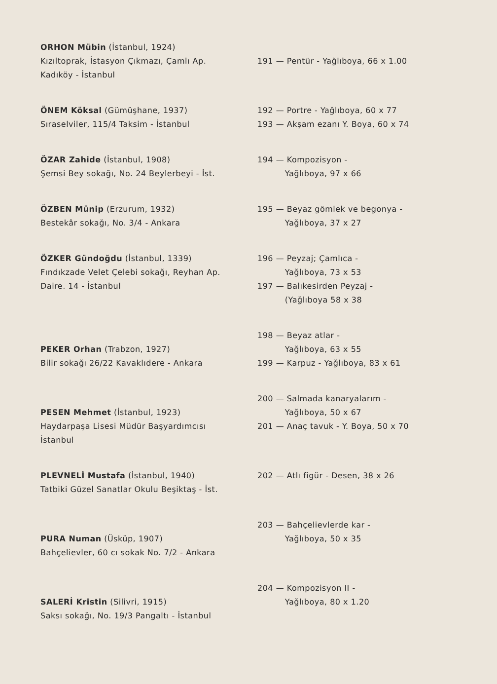| ORHON Mübin (İstanbul, 1924) Kızıltoprak, İstasyon Çıkmazı, Çamlı Ap. Kadıköy - İstanbul | 191 — Pentür - Yağlıboya, 66 x 1.00 |
| ÖNEM Köksal (Gümüşhane, 1937) Sıraselviler, 115/4 Taksim - İstanbul | 192 — Portre - Yağlıboya, 60 x 77 193 — Akşam ezanı Y. Boya, 60 x 74 |
| ÖZAR Zahide (İstanbul, 1908) Şemsi Bey sokağı, No. 24 Beylerbeyi - İst. | 194 — Kompozisyon - Yağlıboya, 97 x 66 |
| ÖZBEN Münip (Erzurum, 1932) Bestekâr sokağı, No. 3/4 - Ankara | 195 — Beyaz gömlek ve begonya - Yağlıboya, 37 x 27 |
| ÖZKER Gündoğdu (İstanbul, 1339) Fındıkzade Velet Çelebi sokağı, Reyhan Ap. Daire. 14 - İstanbul | 196 — Peyzaj; Çamlıca - Yağlıboya, 73 x 53 197 — Balıkesirden Peyzaj - (Yağlıboya 58 x 38 |
| PEKER Orhan (Trabzon, 1927) Bilir sokağı 26/22 Kavaklıdere - Ankara | 198 — Beyaz atlar - Yağlıboya, 63 x 55 199 — Karpuz - Yağlıboya, 83 x 61 |
| PESEN Mehmet (İstanbul, 1923) Haydarpaşa Lisesi Müdür Başyardımcısı İstanbul | 200 — Salmada kanaryalarım - Yağlıboya, 50 x 67 201 — Anaç tavuk - Y. Boya, 50 x 70 |
| PLEVNELİ Mustafa (İstanbul, 1940) Tatbiki Güzel Sanatlar Okulu Beşiktaş - İst. | 202 — Atlı figür - Desen, 38 x 26 |
| PURA Numan (Üsküp, 1907) Bahçelievler, 60 cı sokak No. 7/2 - Ankara | 203 — Bahçelievlerde kar - Yağlıboya, 50 x 35 |
| SALERİ Kristin (Silivri, 1915) Saksı sokağı, No. 19/3 Pangaltı - İstanbul | 204 — Kompozisyon II - Yağlıboya, 80 x 1.20 |